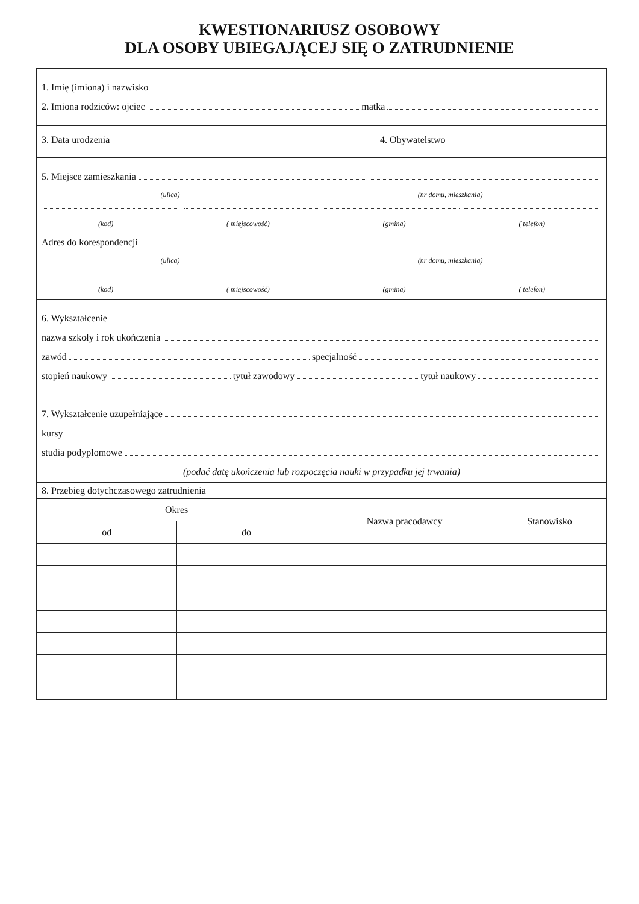KWESTIONARIUSZ OSOBOWY
DLA OSOBY UBIEGAJĄCEJ SIĘ O ZATRUDNIENIE
1. Imię (imiona) i nazwisko
2. Imiona rodziców: ojciec matka
3. Data urodzenia 4. Obywatelstwo
5. Miejsce zamieszkania
(ulica) (nr domu, mieszkania)
(kod) ( miejscowość) (gmina) ( telefon)
Adres do korespondencji
(ulica) (nr domu, mieszkania)
(kod) ( miejscowość) (gmina) ( telefon)
6. Wykształcenie
nazwa szkoły i rok ukończenia
zawód specjalność
stopień naukowy tytuł zawodowy tytuł naukowy
7. Wykształcenie uzupełniające
kursy
studia podyplomowe
(podać datę ukończenia lub rozpoczęcia nauki w przypadku jej trwania)
8. Przebieg dotychczasowego zatrudnienia
| Okres | | Nazwa pracodawcy | Stanowisko |
| --- | --- | --- | --- |
| od | do | | |